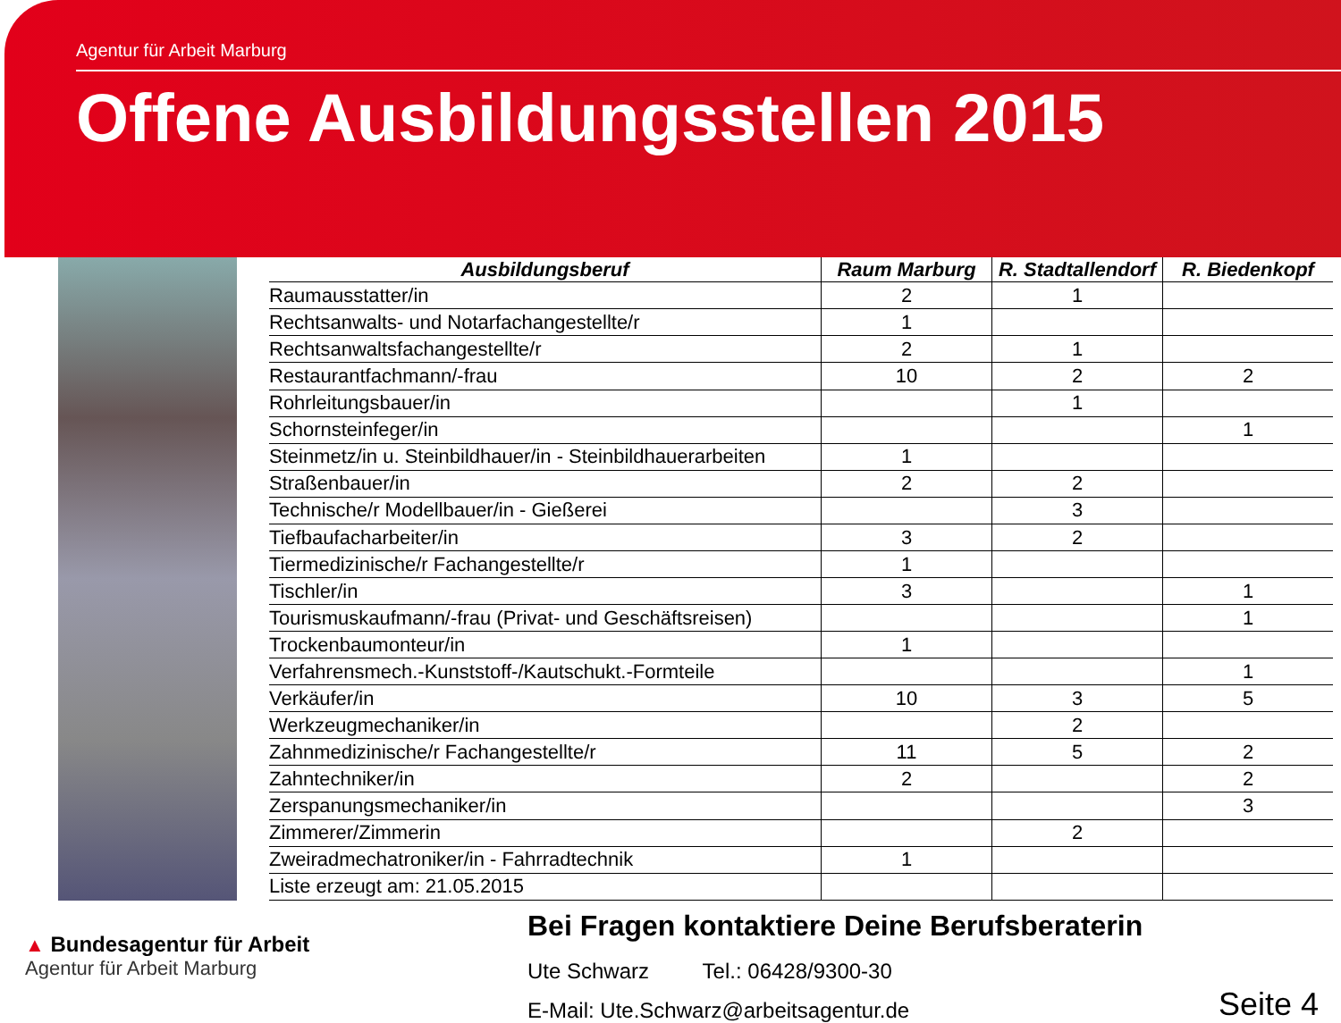Agentur für Arbeit Marburg
Offene Ausbildungsstellen 2015
| Ausbildungsberuf | Raum Marburg | R. Stadtallendorf | R. Biedenkopf |
| --- | --- | --- | --- |
| Raumausstatter/in | 2 | 1 | |
| Rechtsanwalts- und Notarfachangestellte/r | 1 | | |
| Rechtsanwaltsfachangestellte/r | 2 | 1 | |
| Restaurantfachmann/-frau | 10 | 2 | 2 |
| Rohrleitungsbauer/in | | 1 | |
| Schornsteinfeger/in | | | 1 |
| Steinmetz/in u. Steinbildhauer/in - Steinbildhauerarbeiten | 1 | | |
| Straßenbauer/in | 2 | 2 | |
| Technische/r Modellbauer/in - Gießerei | | 3 | |
| Tiefbaufacharbeiter/in | 3 | 2 | |
| Tiermedizinische/r Fachangestellte/r | 1 | | |
| Tischler/in | 3 | | 1 |
| Tourismuskaufmann/-frau (Privat- und Geschäftsreisen) | | | 1 |
| Trockenbaumonteur/in | 1 | | |
| Verfahrensmech.-Kunststoff-/Kautschukt.-Formteile | | | 1 |
| Verkäufer/in | 10 | 3 | 5 |
| Werkzeugmechaniker/in | | 2 | |
| Zahnmedizinische/r Fachangestellte/r | 11 | 5 | 2 |
| Zahntechniker/in | 2 | | 2 |
| Zerspanungsmechaniker/in | | | 3 |
| Zimmerer/Zimmerin | | 2 | |
| Zweiradmechatroniker/in - Fahrradtechnik | 1 | | |
| Liste erzeugt am: 21.05.2015 | | | |
▲ Bundesagentur für Arbeit
Agentur für Arbeit Marburg
Bei Fragen kontaktiere Deine Berufsberaterin
Ute Schwarz Tel.: 06428/9300-30
E-Mail: Ute.Schwarz@arbeitsagentur.de
Seite 4